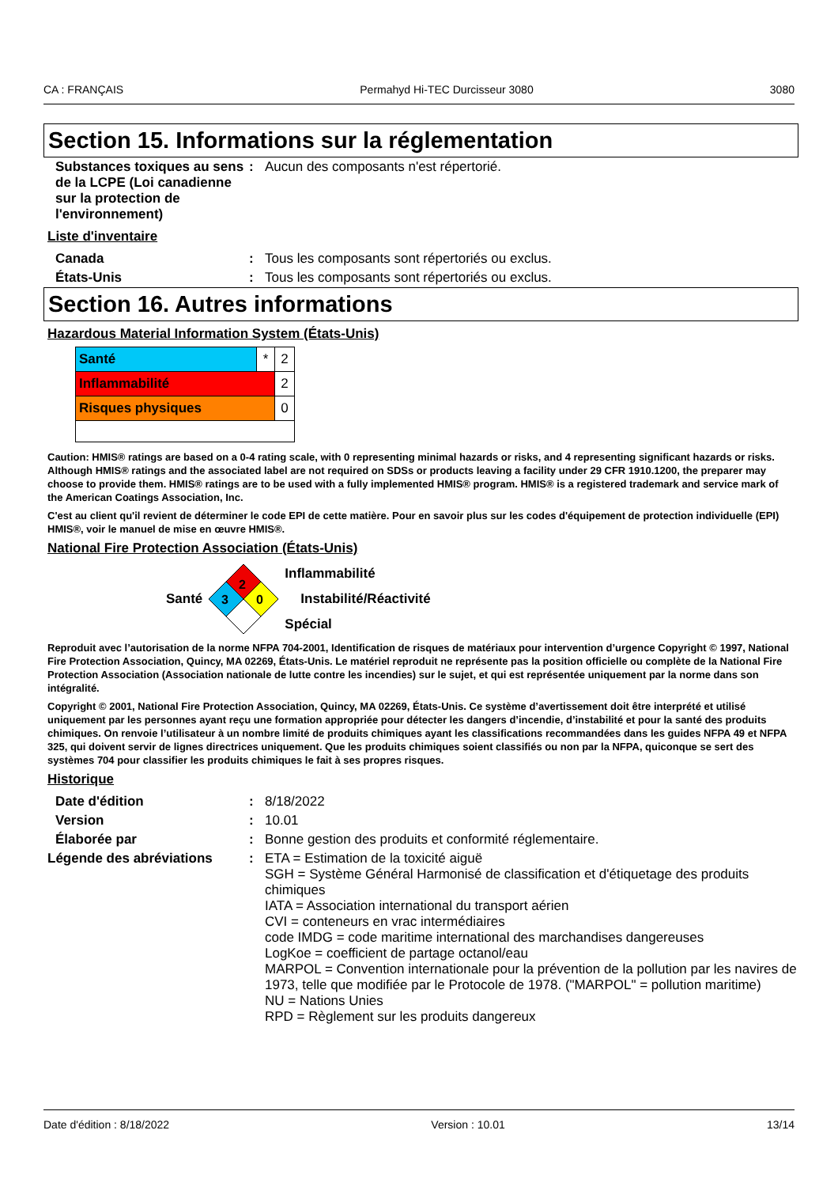CA : FRANÇAIS Permahyd Hi-TEC Durcisseur 3080 3080
Section 15. Informations sur la réglementation
| Substances toxiques au sens de la LCPE (Loi canadienne sur la protection de l'environnement) | : | Aucun des composants n'est répertorié. |
Liste d'inventaire
| Canada | : | Tous les composants sont répertoriés ou exclus. |
| États-Unis | : | Tous les composants sont répertoriés ou exclus. |
Section 16. Autres informations
Hazardous Material Information System (États-Unis)
| Santé | * | 2 |
| Inflammabilité | | 2 |
| Risques physiques | | 0 |
Caution: HMIS® ratings are based on a 0-4 rating scale, with 0 representing minimal hazards or risks, and 4 representing significant hazards or risks. Although HMIS® ratings and the associated label are not required on SDSs or products leaving a facility under 29 CFR 1910.1200, the preparer may choose to provide them. HMIS® ratings are to be used with a fully implemented HMIS® program. HMIS® is a registered trademark and service mark of the American Coatings Association, Inc.
C'est au client qu'il revient de déterminer le code EPI de cette matière. Pour en savoir plus sur les codes d'équipement de protection individuelle (EPI) HMIS®, voir le manuel de mise en œuvre HMIS®.
National Fire Protection Association (États-Unis)
Santé
2
3
0
Inflammabilité
Instabilité/Réactivité
Spécial
Reproduit avec l’autorisation de la norme NFPA 704-2001, Identification de risques de matériaux pour intervention d’urgence Copyright © 1997, National Fire Protection Association, Quincy, MA 02269, États-Unis. Le matériel reproduit ne représente pas la position officielle ou complète de la National Fire Protection Association (Association nationale de lutte contre les incendies) sur le sujet, et qui est représentée uniquement par la norme dans son intégralité.
Copyright © 2001, National Fire Protection Association, Quincy, MA 02269, États-Unis. Ce système d’avertissement doit être interprété et utilisé uniquement par les personnes ayant reçu une formation appropriée pour détecter les dangers d’incendie, d’instabilité et pour la santé des produits chimiques. On renvoie l’utilisateur à un nombre limité de produits chimiques ayant les classifications recommandées dans les guides NFPA 49 et NFPA 325, qui doivent servir de lignes directrices uniquement. Que les produits chimiques soient classifiés ou non par la NFPA, quiconque se sert des systèmes 704 pour classifier les produits chimiques le fait à ses propres risques.
Historique
| Date d'édition | : | 8/18/2022 |
| Version | : | 10.01 |
| Élaborée par | : | Bonne gestion des produits et conformité réglementaire. |
| Légende des abréviations | : | ETA = Estimation de la toxicité aiguë SGH = Système Général Harmonisé de classification et d'étiquetage des produits chimiques IATA = Association international du transport aérien CVI = conteneurs en vrac intermédiaires code IMDG = code maritime international des marchandises dangereuses LogKoe = coefficient de partage octanol/eau MARPOL = Convention internationale pour la prévention de la pollution par les navires de 1973, telle que modifiée par le Protocole de 1978. ("MARPOL" = pollution maritime) NU = Nations Unies RPD = Règlement sur les produits dangereux |
Date d'édition : 8/18/2022 Version : 10.01 13/14